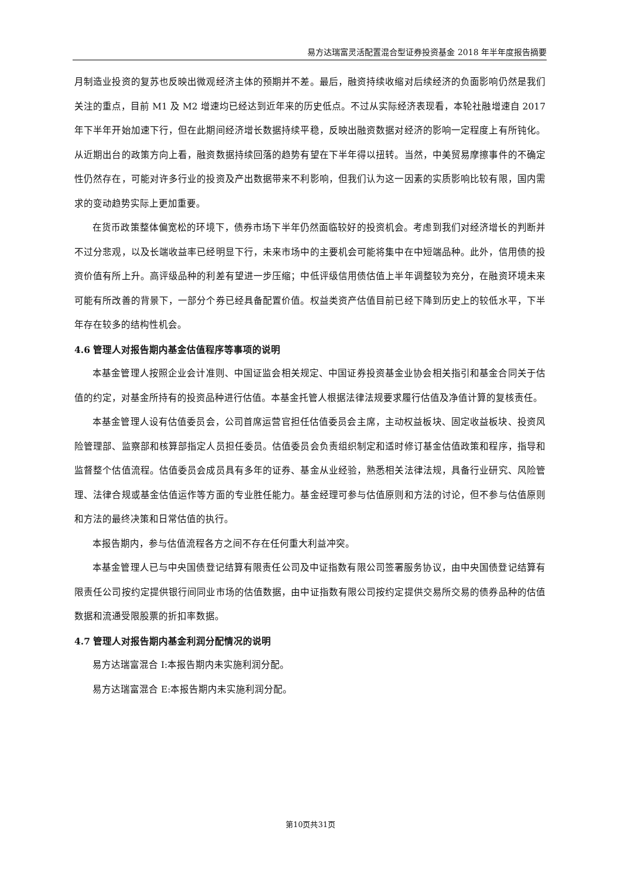易方达瑞富灵活配置混合型证券投资基金 2018 年半年度报告摘要
月制造业投资的复苏也反映出微观经济主体的预期并不差。最后，融资持续收缩对后续经济的负面影响仍然是我们关注的重点，目前 M1 及 M2 增速均已经达到近年来的历史低点。不过从实际经济表现看，本轮社融增速自 2017 年下半年开始加速下行，但在此期间经济增长数据持续平稳，反映出融资数据对经济的影响一定程度上有所钝化。从近期出台的政策方向上看，融资数据持续回落的趋势有望在下半年得以扭转。当然，中美贸易摩擦事件的不确定性仍然存在，可能对许多行业的投资及产出数据带来不利影响，但我们认为这一因素的实质影响比较有限，国内需求的变动趋势实际上更加重要。
在货币政策整体偏宽松的环境下，债券市场下半年仍然面临较好的投资机会。考虑到我们对经济增长的判断并不过分悲观，以及长端收益率已经明显下行，未来市场中的主要机会可能将集中在中短端品种。此外，信用债的投资价值有所上升。高评级品种的利差有望进一步压缩；中低评级信用债估值上半年调整较为充分，在融资环境未来可能有所改善的背景下，一部分个券已经具备配置价值。权益类资产估值目前已经下降到历史上的较低水平，下半年存在较多的结构性机会。
4.6 管理人对报告期内基金估值程序等事项的说明
本基金管理人按照企业会计准则、中国证监会相关规定、中国证券投资基金业协会相关指引和基金合同关于估值的约定，对基金所持有的投资品种进行估值。本基金托管人根据法律法规要求履行估值及净值计算的复核责任。
本基金管理人设有估值委员会，公司首席运营官担任估值委员会主席，主动权益板块、固定收益板块、投资风险管理部、监察部和核算部指定人员担任委员。估值委员会负责组织制定和适时修订基金估值政策和程序，指导和监督整个估值流程。估值委员会成员具有多年的证券、基金从业经验，熟悉相关法律法规，具备行业研究、风险管理、法律合规或基金估值运作等方面的专业胜任能力。基金经理可参与估值原则和方法的讨论，但不参与估值原则和方法的最终决策和日常估值的执行。
本报告期内，参与估值流程各方之间不存在任何重大利益冲突。
本基金管理人已与中央国债登记结算有限责任公司及中证指数有限公司签署服务协议，由中央国债登记结算有限责任公司按约定提供银行间同业市场的估值数据，由中证指数有限公司按约定提供交易所交易的债券品种的估值数据和流通受限股票的折扣率数据。
4.7 管理人对报告期内基金利润分配情况的说明
易方达瑞富混合 I:本报告期内未实施利润分配。
易方达瑞富混合 E:本报告期内未实施利润分配。
第10页共31页